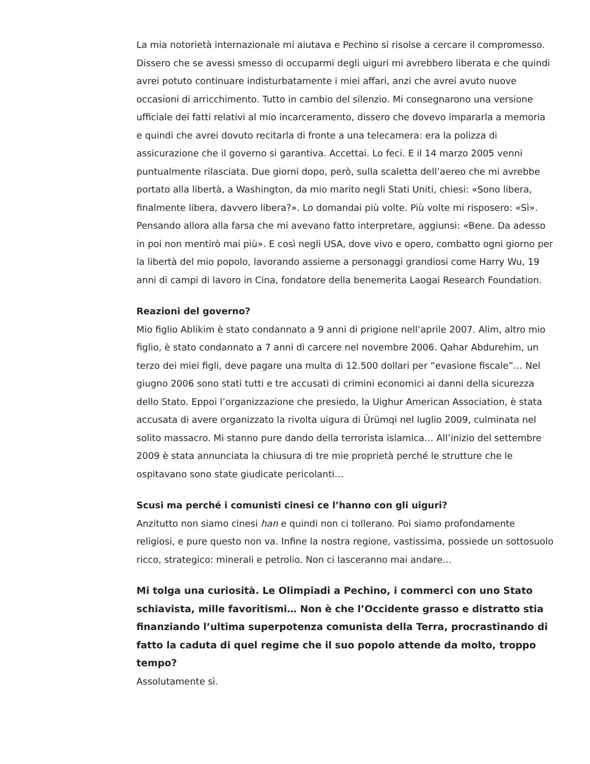La mia notorietà internazionale mi aiutava e Pechino si risolse a cercare il compromesso. Dissero che se avessi smesso di occuparmi degli uiguri mi avrebbero liberata e che quindi avrei potuto continuare indisturbatamente i miei affari, anzi che avrei avuto nuove occasioni di arricchimento. Tutto in cambio del silenzio. Mi consegnarono una versione ufficiale dei fatti relativi al mio incarceramento, dissero che dovevo impararla a memoria e quindi che avrei dovuto recitarla di fronte a una telecamera: era la polizza di assicurazione che il governo si garantiva. Accettai. Lo feci. E il 14 marzo 2005 venni puntualmente rilasciata. Due giorni dopo, però, sulla scaletta dell’aereo che mi avrebbe portato alla libertà, a Washington, da mio marito negli Stati Uniti, chiesi: «Sono libera, finalmente libera, davvero libera?». Lo domandai più volte. Più volte mi risposero: «Sì». Pensando allora alla farsa che mi avevano fatto interpretare, aggiunsi: «Bene. Da adesso in poi non mentirò mai più». E così negli USA, dove vivo e opero, combatto ogni giorno per la libertà del mio popolo, lavorando assieme a personaggi grandiosi come Harry Wu, 19 anni di campi di lavoro in Cina, fondatore della benemerita Laogai Research Foundation.
Reazioni del governo?
Mio figlio Ablikim è stato condannato a 9 anni di prigione nell’aprile 2007. Alim, altro mio figlio, è stato condannato a 7 anni di carcere nel novembre 2006. Qahar Abdurehim, un terzo dei miei figli, deve pagare una multa di 12.500 dollari per “evasione fiscale”… Nel giugno 2006 sono stati tutti e tre accusati di crimini economici ai danni della sicurezza dello Stato. Eppoi l’organizzazione che presiedo, la Uighur American Association, è stata accusata di avere organizzato la rivolta uigura di Ürümqi nel luglio 2009, culminata nel solito massacro. Mi stanno pure dando della terrorista islamica… All’inizio del settembre 2009 è stata annunciata la chiusura di tre mie proprietà perché le strutture che le ospitavano sono state giudicate pericolanti…
Scusi ma perché i comunisti cinesi ce l’hanno con gli uiguri?
Anzitutto non siamo cinesi han e quindi non ci tollerano. Poi siamo profondamente religiosi, e pure questo non va. Infine la nostra regione, vastissima, possiede un sottosuolo ricco, strategico: minerali e petrolio. Non ci lasceranno mai andare…
Mi tolga una curiosità. Le Olimpiadi a Pechino, i commerci con uno Stato schiavista, mille favoritismi… Non è che l’Occidente grasso e distratto stia finanziando l’ultima superpotenza comunista della Terra, procrastinando di fatto la caduta di quel regime che il suo popolo attende da molto, troppo tempo?
Assolutamente sì.